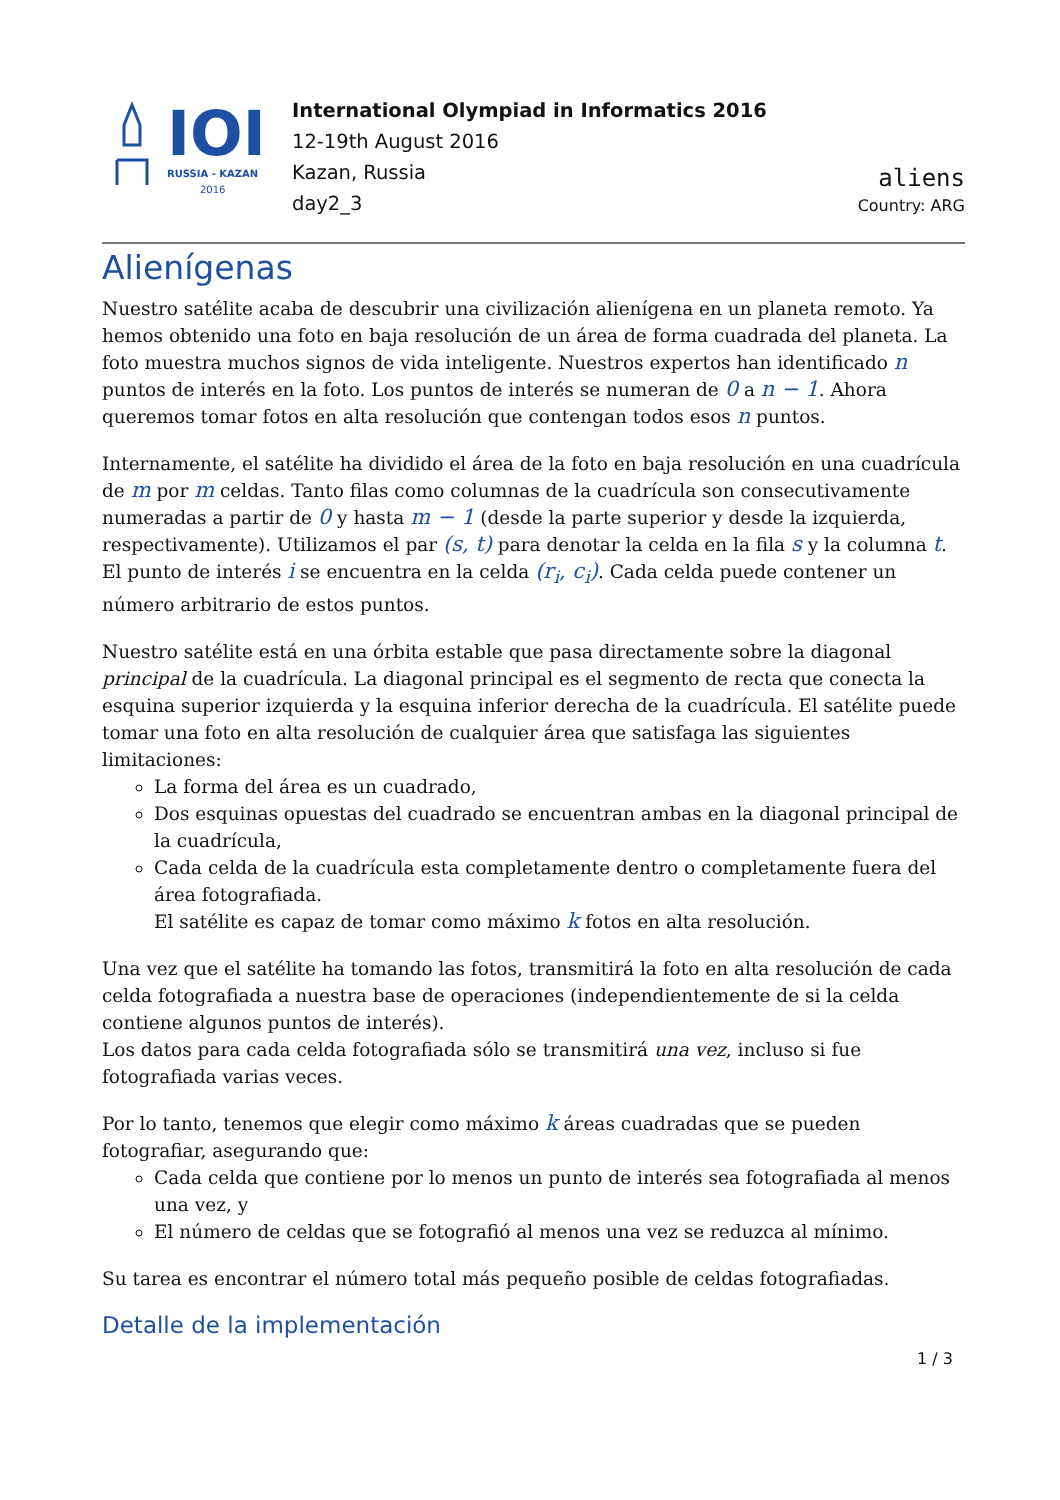IOI
RUSSIA - KAZAN
2016
International Olympiad in Informatics 2016
12-19th August 2016
Kazan, Russia
day2_3
aliens
Country: ARG
Alienígenas
Nuestro satélite acaba de descubrir una civilización alienígena en un planeta remoto. Ya hemos obtenido una foto en baja resolución de un área de forma cuadrada del planeta. La foto muestra muchos signos de vida inteligente. Nuestros expertos han identificado n puntos de interés en la foto. Los puntos de interés se numeran de 0 a n − 1. Ahora queremos tomar fotos en alta resolución que contengan todos esos n puntos.
Internamente, el satélite ha dividido el área de la foto en baja resolución en una cuadrícula de m por m celdas. Tanto filas como columnas de la cuadrícula son consecutivamente numeradas a partir de 0 y hasta m − 1 (desde la parte superior y desde la izquierda, respectivamente). Utilizamos el par (s, t) para denotar la celda en la fila s y la columna t. El punto de interés i se encuentra en la celda (r<sub>i</sub>, c<sub>i</sub>). Cada celda puede contener un número arbitrario de estos puntos.
Nuestro satélite está en una órbita estable que pasa directamente sobre la diagonal principal de la cuadrícula. La diagonal principal es el segmento de recta que conecta la esquina superior izquierda y la esquina inferior derecha de la cuadrícula. El satélite puede tomar una foto en alta resolución de cualquier área que satisfaga las siguientes limitaciones:
La forma del área es un cuadrado,
Dos esquinas opuestas del cuadrado se encuentran ambas en la diagonal principal de la cuadrícula,
Cada celda de la cuadrícula esta completamente dentro o completamente fuera del área fotografiada.
El satélite es capaz de tomar como máximo k fotos en alta resolución.
Una vez que el satélite ha tomando las fotos, transmitirá la foto en alta resolución de cada celda fotografiada a nuestra base de operaciones (independientemente de si la celda contiene algunos puntos de interés).
Los datos para cada celda fotografiada sólo se transmitirá una vez, incluso si fue fotografiada varias veces.
Por lo tanto, tenemos que elegir como máximo k áreas cuadradas que se pueden fotografiar, asegurando que:
Cada celda que contiene por lo menos un punto de interés sea fotografiada al menos una vez, y
El número de celdas que se fotografió al menos una vez se reduzca al mínimo.
Su tarea es encontrar el número total más pequeño posible de celdas fotografiadas.
Detalle de la implementación
1 / 3